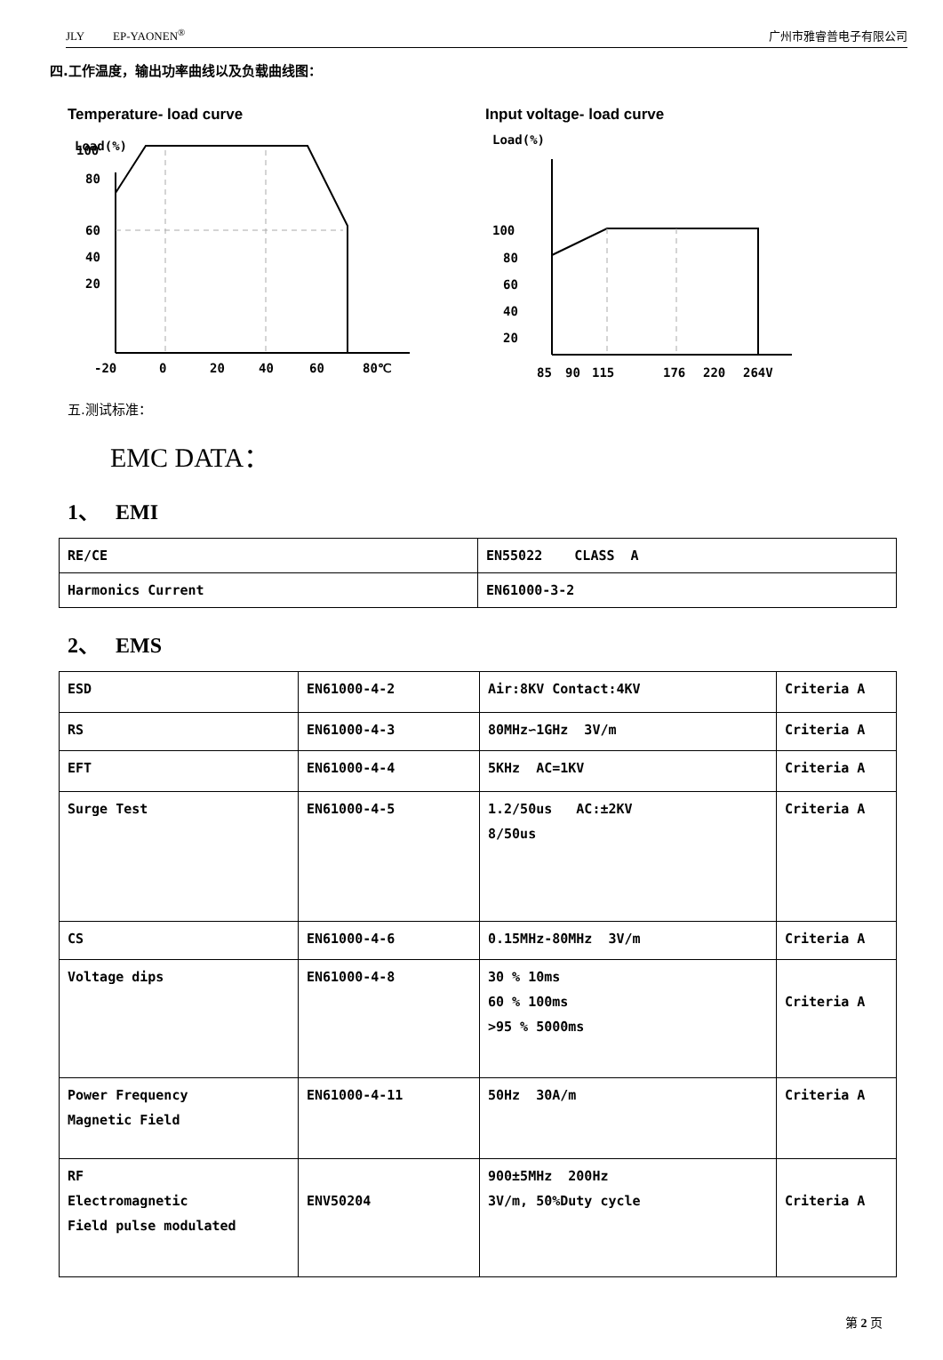JLY EP-YAONEN<sup>®</sup> 广州市雅睿普电子有限公司
四.工作温度，输出功率曲线以及负载曲线图：
Temperature- load curve
Load(%)
100
80
60
40
20
-20
0
20
40
60
80℃
Input voltage- load curve
Load(%)
100
80
60
40
20
85
90
115
176
220
264V
五.测试标准：
EMC DATA：
1、 EMI
| RE/CE | EN55022 CLASS A |
| Harmonics Current | EN61000-3-2 |
2、 EMS
| ESD | EN61000-4-2 | Air:8KV Contact:4KV | Criteria A |
| RS | EN61000-4-3 | 80MHz∽1GHz 3V/m | Criteria A |
| EFT | EN61000-4-4 | 5KHz AC=1KV | Criteria A |
| Surge Test | EN61000-4-5 | 1.2/50us AC:±2KV 8/50us | Criteria A |
| CS | EN61000-4-6 | 0.15MHz-80MHz 3V/m | Criteria A |
| Voltage dips | EN61000-4-8 | 30 % 10ms 60 % 100ms >95 % 5000ms | Criteria A |
| Power Frequency Magnetic Field | EN61000-4-11 | 50Hz 30A/m | Criteria A |
| RF Electromagnetic Field pulse modulated | ENV50204 | 900±5MHz 200Hz 3V/m, 50%Duty cycle | Criteria A |
第 2 页